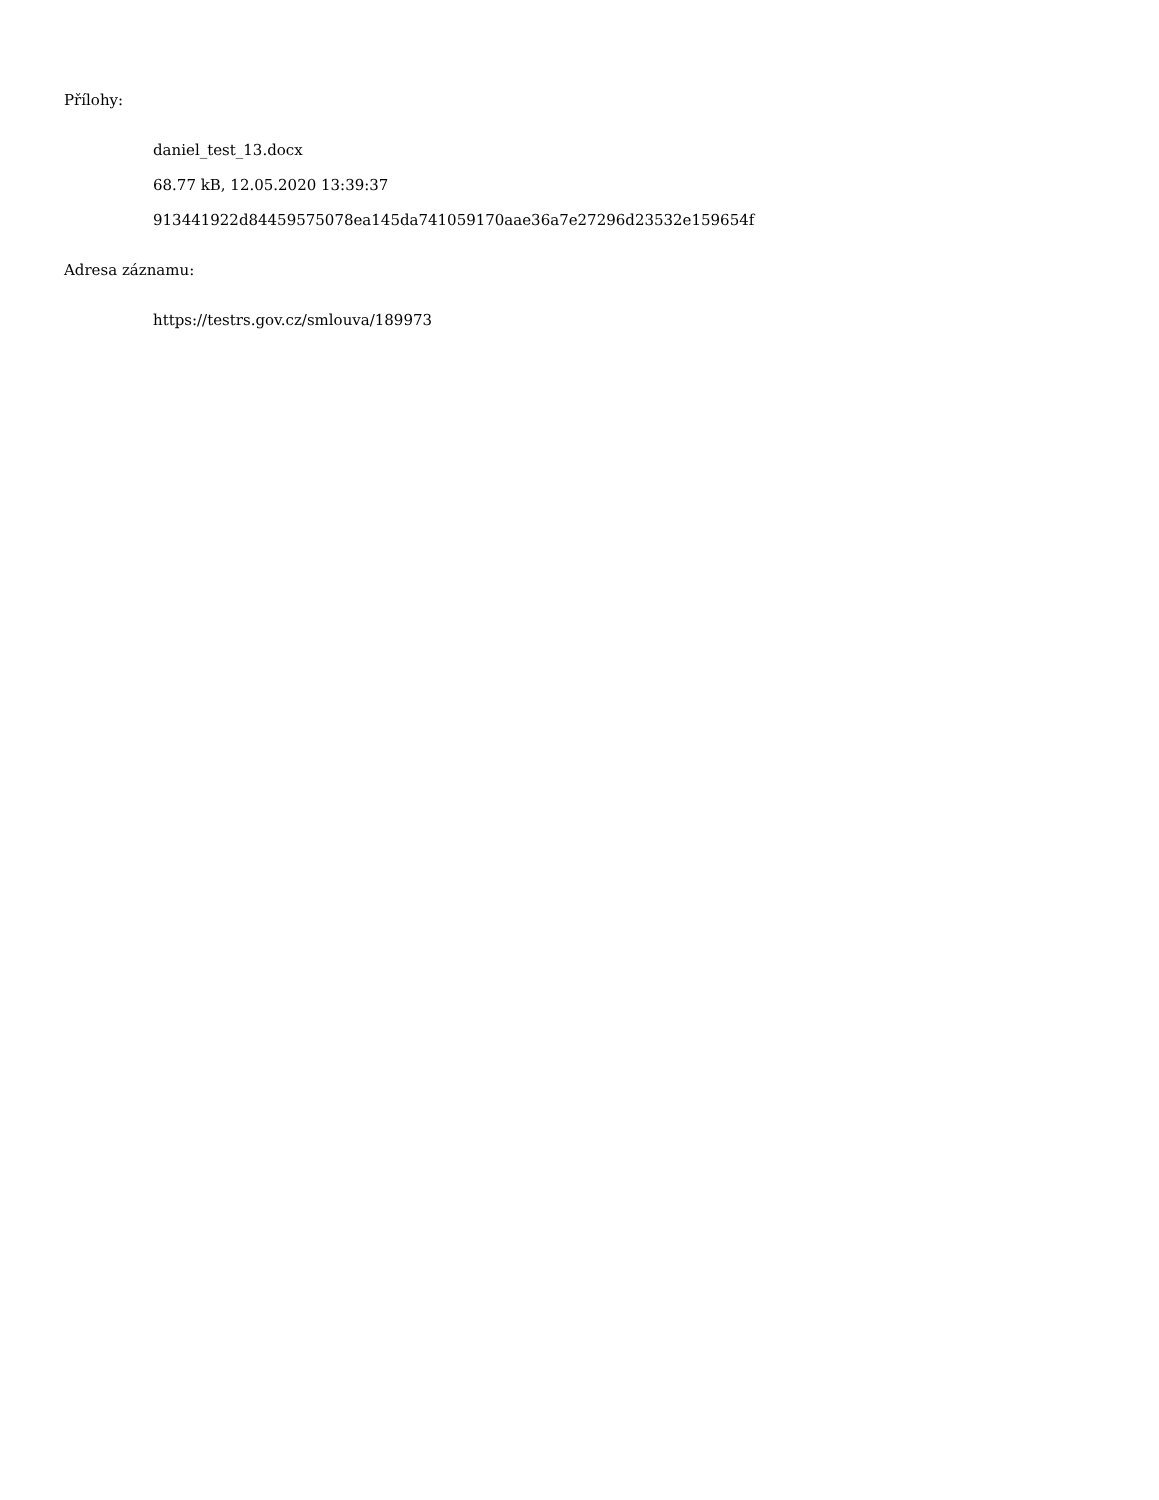Přílohy:
daniel_test_13.docx
68.77 kB, 12.05.2020 13:39:37
913441922d84459575078ea145da741059170aae36a7e27296d23532e159654f
Adresa záznamu:
https://testrs.gov.cz/smlouva/189973